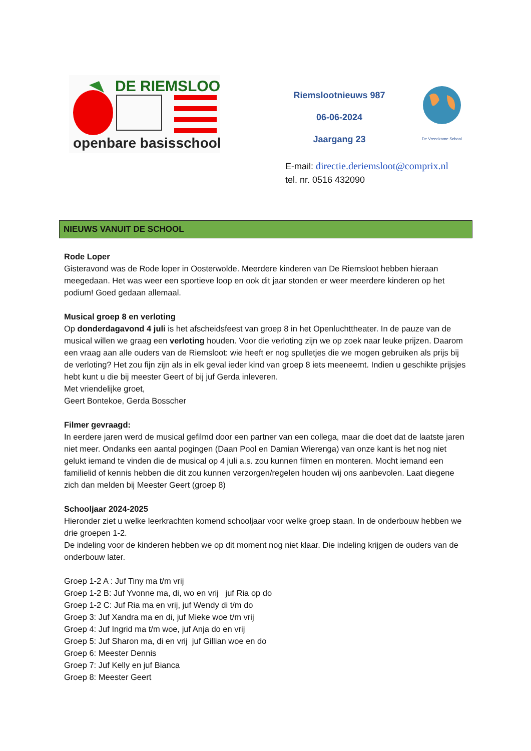DE RIEMSLOOT
openbare basisschool
Riemslootnieuws 987
06-06-2024
Jaargang 23
De Vreedzame School
E-mail: directie.deriemsloot@comprix.nl
tel. nr. 0516 432090
NIEUWS VANUIT DE SCHOOL
Rode Loper
Gisteravond was de Rode loper in Oosterwolde. Meerdere kinderen van De Riemsloot hebben hieraan meegedaan. Het was weer een sportieve loop en ook dit jaar stonden er weer meerdere kinderen op het podium! Goed gedaan allemaal.
Musical groep 8 en verloting
Op donderdagavond 4 juli is het afscheidsfeest van groep 8 in het Openluchttheater. In de pauze van de musical willen we graag een verloting houden. Voor die verloting zijn we op zoek naar leuke prijzen. Daarom een vraag aan alle ouders van de Riemsloot: wie heeft er nog spulletjes die we mogen gebruiken als prijs bij de verloting? Het zou fijn zijn als in elk geval ieder kind van groep 8 iets meeneemt. Indien u geschikte prijsjes hebt kunt u die bij meester Geert of bij juf Gerda inleveren.
Met vriendelijke groet,
Geert Bontekoe, Gerda Bosscher
Filmer gevraagd:
In eerdere jaren werd de musical gefilmd door een partner van een collega, maar die doet dat de laatste jaren niet meer. Ondanks een aantal pogingen (Daan Pool en Damian Wierenga) van onze kant is het nog niet gelukt iemand te vinden die de musical op 4 juli a.s. zou kunnen filmen en monteren. Mocht iemand een familielid of kennis hebben die dit zou kunnen verzorgen/regelen houden wij ons aanbevolen. Laat diegene zich dan melden bij Meester Geert (groep 8)
Schooljaar 2024-2025
Hieronder ziet u welke leerkrachten komend schooljaar voor welke groep staan. In de onderbouw hebben we drie groepen 1-2.
De indeling voor de kinderen hebben we op dit moment nog niet klaar. Die indeling krijgen de ouders van de onderbouw later.
Groep 1-2 A : Juf Tiny ma t/m vrij
Groep 1-2 B: Juf Yvonne ma, di, wo en vrij juf Ria op do
Groep 1-2 C: Juf Ria ma en vrij, juf Wendy di t/m do
Groep 3: Juf Xandra ma en di, juf Mieke woe t/m vrij
Groep 4: Juf Ingrid ma t/m woe, juf Anja do en vrij
Groep 5: Juf Sharon ma, di en vrij juf Gillian woe en do
Groep 6: Meester Dennis
Groep 7: Juf Kelly en juf Bianca
Groep 8: Meester Geert